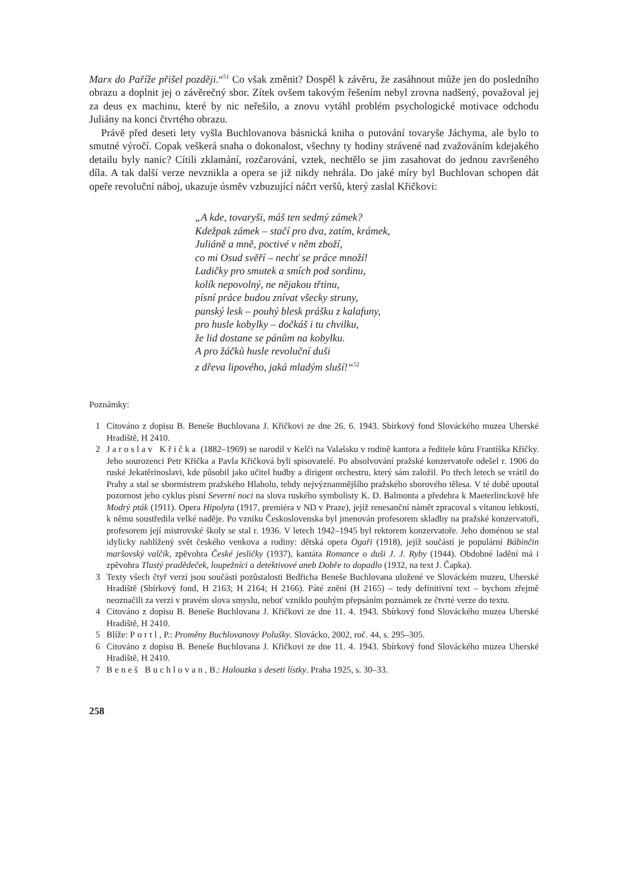Marx do Paříže přišel později.“<sup>51</sup> Co však změnit? Dospěl k závěru, že zasáhnout může jen do posledního obrazu a doplnit jej o závěrečný sbor. Zítek ovšem takovým řešením nebyl zrovna nadšený, považoval jej za deus ex machinu, které by nic neřešilo, a znovu vytáhl problém psychologické motivace odchodu Juliány na konci čtvrtého obrazu.
Právě před deseti lety vyšla Buchlovanova básnická kniha o putování tovaryše Jáchyma, ale bylo to smutné výročí. Copak veškerá snaha o dokonalost, všechny ty hodiny strávené nad zvažováním kdejakého detailu byly nanic? Cítili zklamání, rozčarování, vztek, nechtělo se jim zasahovat do jednou završeného díla. A tak další verze nevznikla a opera se již nikdy nehrála. Do jaké míry byl Buchlovan schopen dát opeře revoluční náboj, ukazuje úsměv vzbuzující náčrt veršů, který zaslal Křičkovi:
„A kde, tovaryši, máš ten sedmý zámek?
Kdežpak zámek – stačí pro dva, zatím, krámek,
Juliáně a mně, poctivé v něm zboží,
co mi Osud svěří – nechť se práce množí!
Ladičky pro smutek a smích pod sordinu,
kolík nepovolný, ne nějakou třtinu,
písní práce budou znívat všecky struny,
panský lesk – pouhý blesk prášku z kalafuny,
pro husle kobylky – dočkáš i tu chvilku,
že lid dostane se pánům na kobylku.
A pro žáčků husle revoluční duši
z dřeva lipového, jaká mladým sluší!“<sup>52</sup>
Poznámky:
1 Citováno z dopisu B. Beneše Buchlovana J. Křičkovi ze dne 26. 6. 1943. Sbírkový fond Slováckého muzea Uherské Hradiště, H 2410.
2 Jaroslav Křička (1882–1969) se narodil v Kelči na Valašsku v rodině kantora a ředitele kůru Františka Křičky. Jeho sourozenci Petr Křička a Pavla Křičková byli spisovatelé. Po absolvování pražské konzervatoře odešel r. 1906 do ruské Jekatěrinoslavi, kde působil jako učitel hudby a dirigent orchestru, který sám založil. Po třech letech se vrátil do Prahy a stal se sbormistrem pražského Hlaholu, tehdy nejvýznamnějšího pražského sborového tělesa. V té době upoutal pozornost jeho cyklus písní Severní noci na slova ruského symbolisty K. D. Balmonta a předehra k Maeterlinckově hře Modrý pták (1911). Opera Hipolyta (1917, premiéra v ND v Praze), jejíž renesanční námět zpracoval s vítanou lehkostí, k němu soustředila velké naděje. Po vzniku Československa byl jmenován profesorem skladby na pražské konzervatoři, profesorem její mistrovské školy se stal r. 1936. V letech 1942–1945 byl rektorem konzervatoře. Jeho doménou se stal idylicky nahlížený svět českého venkova a rodiny: dětská opera Ogaři (1918), jejíž součástí je populární Bábinčin maršovský valčík, zpěvohra České jesličky (1937), kantáta Romance o duši J. J. Ryby (1944). Obdobné ladění má i zpěvohra Tlustý pradědeček, loupežníci a detektivové aneb Dobře to dopadlo (1932, na text J. Čapka).
3 Texty všech čtyř verzí jsou součástí pozůstalosti Bedřicha Beneše Buchlovana uložené ve Slováckém muzeu, Uherské Hradiště (Sbírkový fond, H 2163; H 2164; H 2166). Páté znění (H 2165) – tedy definitivní text – bychom zřejmě neoznačili za verzi v pravém slova smyslu, neboť vzniklo pouhým přepsáním poznámek ze čtvrté verze do textu.
4 Citováno z dopisu B. Beneše Buchlovana J. Křičkovi ze dne 11. 4. 1943. Sbírkový fond Slováckého muzea Uherské Hradiště, H 2410.
5 Blíže: Portl, P.: Proměny Buchlovanovy Polušky. Slovácko, 2002, roč. 44, s. 295–305.
6 Citováno z dopisu B. Beneše Buchlovana J. Křičkovi ze dne 11. 4. 1943. Sbírkový fond Slováckého muzea Uherské Hradiště, H 2410.
7 Beneš Buchlovan, B.: Halouzka s deseti lístky. Praha 1925, s. 30–33.
258